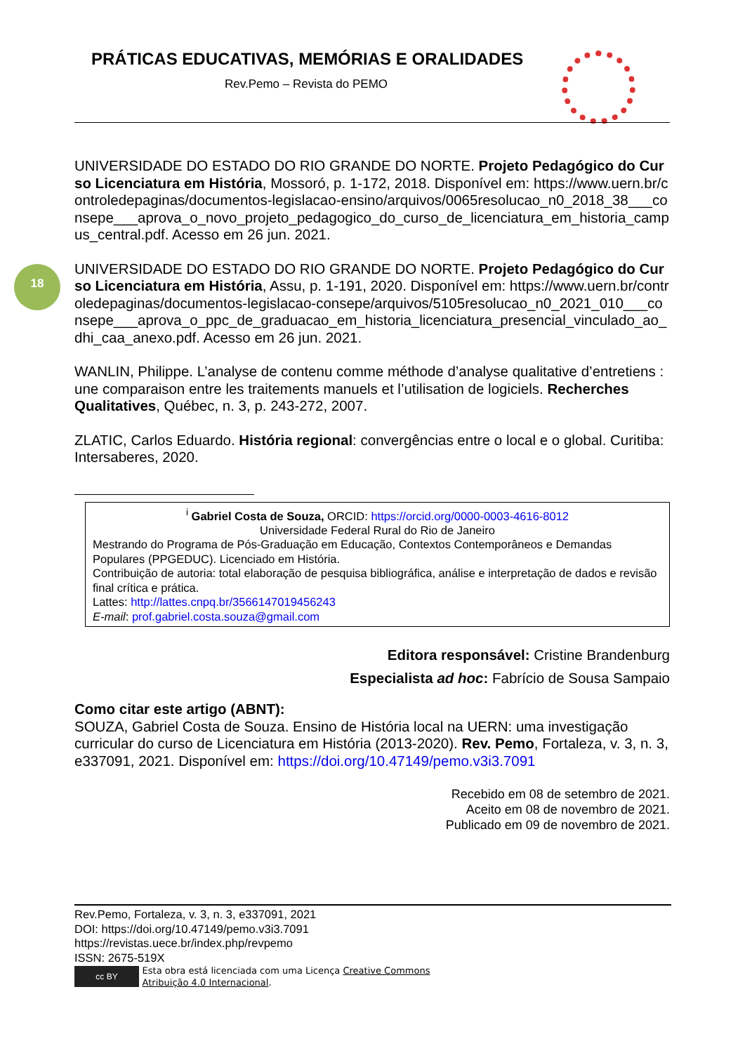PRÁTICAS EDUCATIVAS, MEMÓRIAS E ORALIDADES
Rev.Pemo – Revista do PEMO
18
UNIVERSIDADE DO ESTADO DO RIO GRANDE DO NORTE. Projeto Pedagógico do Curso Licenciatura em História, Mossoró, p. 1-172, 2018. Disponível em: https://www.uern.br/controledepaginas/documentos-legislacao-ensino/arquivos/0065resolucao_n0_2018_38___consepe___aprova_o_novo_projeto_pedagogico_do_curso_de_licenciatura_em_historia_campus_central.pdf. Acesso em 26 jun. 2021.
UNIVERSIDADE DO ESTADO DO RIO GRANDE DO NORTE. Projeto Pedagógico do Curso Licenciatura em História, Assu, p. 1-191, 2020. Disponível em: https://www.uern.br/controledepaginas/documentos-legislacao-consepe/arquivos/5105resolucao_n0_2021_010___consepe___aprova_o_ppc_de_graduacao_em_historia_licenciatura_presencial_vinculado_ao_dhi_caa_anexo.pdf. Acesso em 26 jun. 2021.
WANLIN, Philippe. L’analyse de contenu comme méthode d’analyse qualitative d’entretiens : une comparaison entre les traitements manuels et l’utilisation de logiciels. Recherches Qualitatives, Québec, n. 3, p. 243-272, 2007.
ZLATIC, Carlos Eduardo. História regional: convergências entre o local e o global. Curitiba: Intersaberes, 2020.
<sup>i</sup> Gabriel Costa de Souza, ORCID: https://orcid.org/0000-0003-4616-8012
Universidade Federal Rural do Rio de Janeiro
Mestrando do Programa de Pós-Graduação em Educação, Contextos Contemporâneos e Demandas Populares (PPGEDUC). Licenciado em História.
Contribuição de autoria: total elaboração de pesquisa bibliográfica, análise e interpretação de dados e revisão final crítica e prática.
Lattes: http://lattes.cnpq.br/3566147019456243
E-mail: prof.gabriel.costa.souza@gmail.com
Editora responsável: Cristine Brandenburg
Especialista ad hoc: Fabrício de Sousa Sampaio
Como citar este artigo (ABNT):
SOUZA, Gabriel Costa de Souza. Ensino de História local na UERN: uma investigação curricular do curso de Licenciatura em História (2013-2020). Rev. Pemo, Fortaleza, v. 3, n. 3, e337091, 2021. Disponível em: https://doi.org/10.47149/pemo.v3i3.7091
Recebido em 08 de setembro de 2021.
Aceito em 08 de novembro de 2021.
Publicado em 09 de novembro de 2021.
Rev.Pemo, Fortaleza, v. 3, n. 3, e337091, 2021
DOI: https://doi.org/10.47149/pemo.v3i3.7091
https://revistas.uece.br/index.php/revpemo
ISSN: 2675-519X
cc BY Esta obra está licenciada com uma Licença Creative Commons
Atribuição 4.0 Internacional.